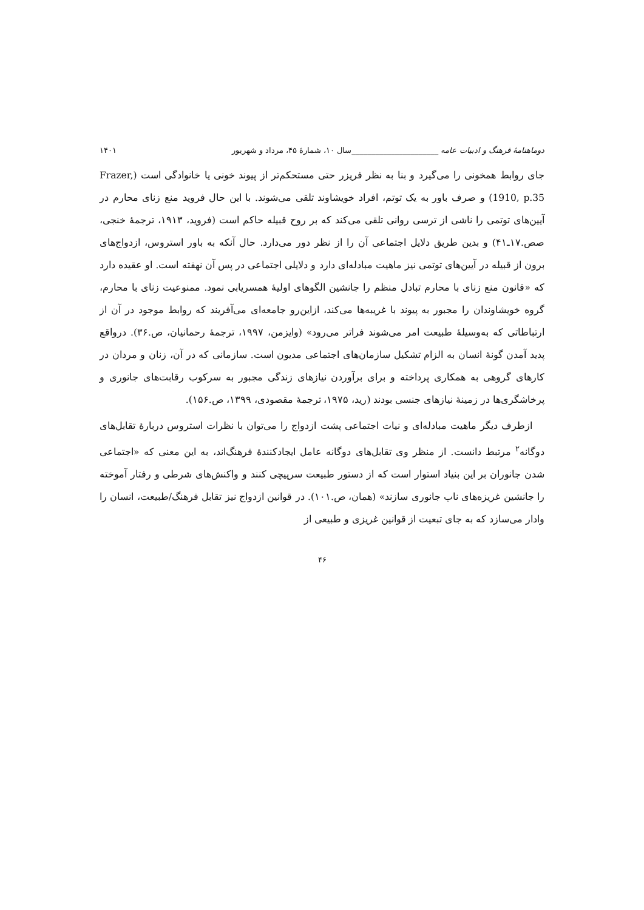دوماهنامهٔ فرهنگ و ادبیات عامه ______________________سال ۱۰، شمارهٔ ۴۵، مرداد و شهریور ۱۴۰۱
جای روابط همخونی را می‌گیرد و بنا به نظر فریزر حتی مستحکم‌تر از پیوند خونی یا خانوادگی است (Frazer, 1910, p.35) و صرف باور به یک توتم، افراد خویشاوند تلقی می‌شوند. با این حال فروید منع زنای محارم در آیین‌های توتمی را ناشی از ترسی روانی تلقی می‌کند که بر روح قبیله حاکم است (فروید، ۱۹۱۳، ترجمهٔ خنجی، صص.۱۷ـ۴۱) و بدین طریق دلایل اجتماعی آن را از نظر دور می‌دارد. حال آنکه به باور استروس، ازدواج‌های برون از قبیله در آیین‌های توتمی نیز ماهیت مبادله‌ای دارد و دلایلی اجتماعی در پس آن نهفته است. او عقیده دارد که «قانون منع زنای با محارم تبادل منظم را جانشین الگوهای اولیهٔ همسریابی نمود. ممنوعیت زنای با محارم، گروه خویشاوندان را مجبور به پیوند با غریبه‌ها می‌کند، ازاین‌رو جامعه‌ای می‌آفریند که روابط موجود در آن از ارتباطاتی که به‌وسیلهٔ طبیعت امر می‌شوند فراتر می‌رود» (وایزمن، ۱۹۹۷، ترجمهٔ رحمانیان، ص.۳۶). درواقع پدید آمدن گونهٔ انسان به الزام تشکیل سازمان‌های اجتماعی مدیون است. سازمانی که در آن، زنان و مردان در کارهای گروهی به همکاری پرداخته و برای برآوردن نیازهای زندگی مجبور به سرکوب رقابت‌های جانوری و پرخاشگری‌ها در زمینهٔ نیازهای جنسی بودند (رید، ۱۹۷۵، ترجمهٔ مقصودی، ۱۳۹۹، ص.۱۵۶).
ازطرف دیگر ماهیت مبادله‌ای و نیات اجتماعی پشت ازدواج را می‌توان با نظرات استروس دربارهٔ تقابل‌های دوگانه<sup>۲</sup> مرتبط دانست. از منظر وی تقابل‌های دوگانه عامل ایجادکنندهٔ فرهنگ‌اند، به این معنی که «اجتماعی شدن جانوران بر این بنیاد استوار است که از دستور طبیعت سرپیچی کنند و واکنش‌های شرطی و رفتار آموخته را جانشین غریزه‌های ناب جانوری سازند» (همان، ص.۱۰۱). در قوانین ازدواج نیز تقابل فرهنگ/طبیعت، انسان را وادار می‌سازد که به جای تبعیت از قوانین غریزی و طبیعی از
۴۶